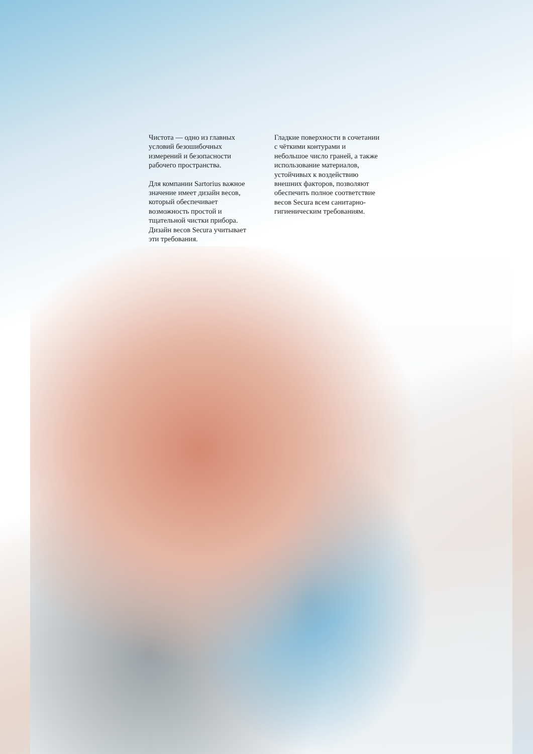Чистота — одно из главных условий безошибочных измерений и безопасности рабочего пространства.
Для компании Sartorius важное значение имеет дизайн весов, который обеспечивает возможность простой и тщательной чистки прибора. Дизайн весов Secura учитывает эти требования.
Гладкие поверхности в сочетании с чёткими контурами и небольшое число граней, а также использование материалов, устойчивых к воздействию внешних факторов, позволяют обеспечить полное соответствие весов Secura всем санитарно-гигиеническим требованиям.